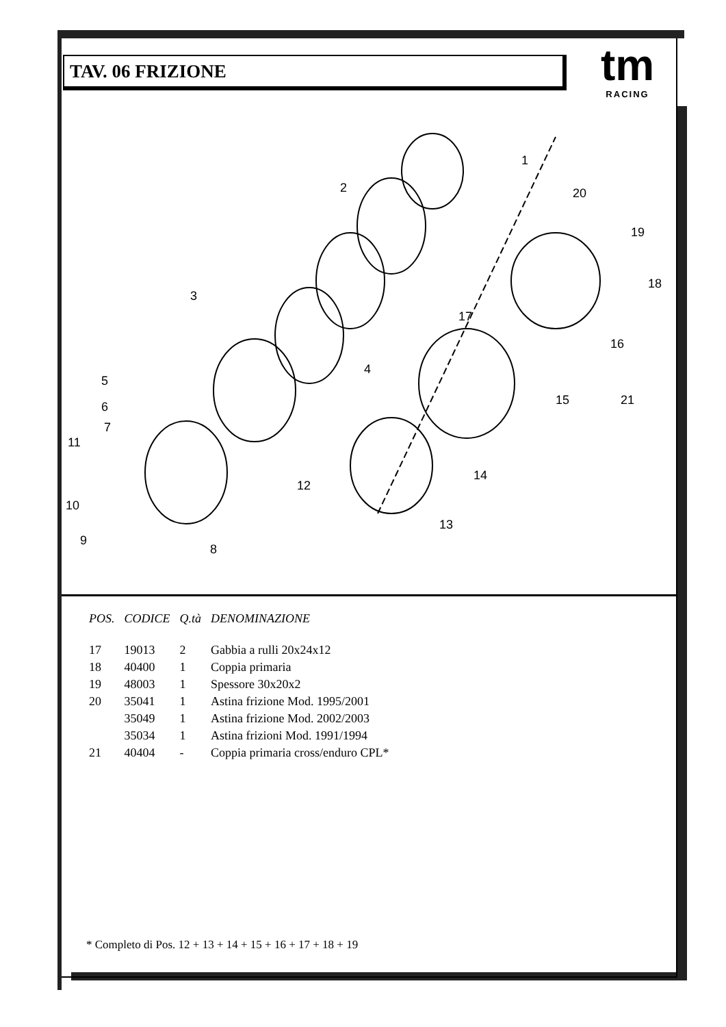TAV. 06 FRIZIONE
tm
RACING
1
2
3
4
5
6
7
8
9
10
11
12
13
14
15
16
17
18
19
20
21
| POS. | CODICE | Q.tà | DENOMINAZIONE |
| --- | --- | --- | --- |
| 17 | 19013 | 2 | Gabbia a rulli 20x24x12 |
| 18 | 40400 | 1 | Coppia primaria |
| 19 | 48003 | 1 | Spessore 30x20x2 |
| 20 | 35041 | 1 | Astina frizione Mod. 1995/2001 |
| | 35049 | 1 | Astina frizione Mod. 2002/2003 |
| | 35034 | 1 | Astina frizioni Mod. 1991/1994 |
| 21 | 40404 | - | Coppia primaria cross/enduro CPL* |
* Completo di Pos. 12 + 13 + 14 + 15 + 16 + 17 + 18 + 19